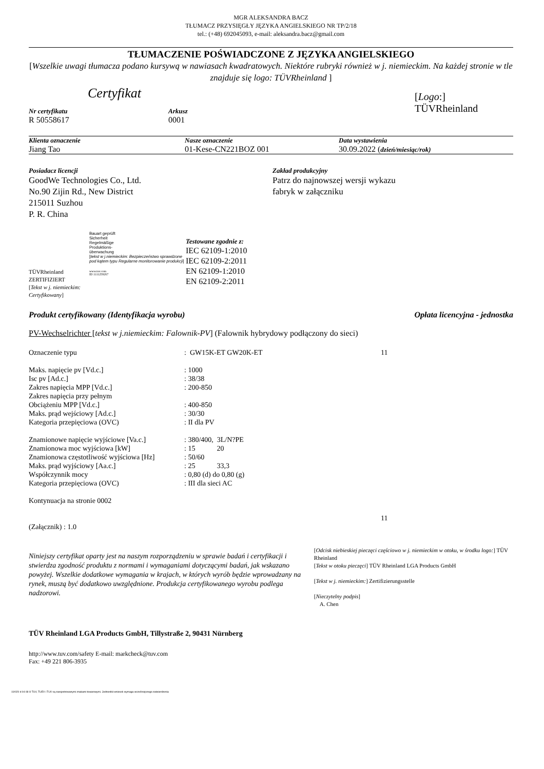MGR ALEKSANDRA BACZ
TŁUMACZ PRZYSIĘGŁY JĘZYKA ANGIELSKIEGO NR TP/2/18
tel.: (+48) 692045093, e-mail: aleksandra.bacz@gmail.com
TŁUMACZENIE POŚWIADCZONE Z JĘZYKA ANGIELSKIEGO
[Wszelkie uwagi tłumacza podano kursywą w nawiasach kwadratowych. Niektóre rubryki również w j. niemieckim. Na każdej stronie w tle znajduje się logo: TÜVRheinland ]
Certyfikat
Nr certyfikatu
R 50558617
Arkusz
0001
[Logo:]
TÜVRheinland
Klienta oznaczenie
Jiang Tao
Nasze oznaczenie
01-Kese-CN221BOZ 001
Data wystawienia
30.09.2022 (dzień/miesiąc/rok)
Posiadacz licencji
GoodWe Technologies Co., Ltd.
No.90 Zijin Rd., New District
215011 Suzhou
P. R. China
Zakład produkcyjny
Patrz do najnowszej wersji wykazu
fabryk w załączniku
TÜVRheinland
ZERTIFIZIERT
[Tekst w j. niemieckim: Certyfikowany]
Bauart geprüft
Sicherheit
Regelmäßige
Produktions-
überwachung
[tekst w j.niemieckim: Bezpieczeństwo sprawdzone pod kątem typu Regularne monitorowanie produkcji]
www.tuv.com
ID 1111259267
Testowane zgodnie z:
IEC 62109-1:2010
IEC 62109-2:2011
EN 62109-1:2010
EN 62109-2:2011
Produkt certyfikowany (Identyfikacja wyrobu) Opłata licencyjna - jednostka
PV-Wechselrichter [tekst w j.niemieckim: Falownik-PV] (Falownik hybrydowy podłączony do sieci)
| Oznaczenie typu | : GW15K-ET GW20K-ET | 11 |
| Maks. napięcie pv [Vd.c.] | : 1000 | |
| Isc pv [Ad.c.] | : 38/38 | |
| Zakres napięcia MPP [Vd.c.] | : 200-850 | |
| Zakres napięcia przy pełnym | | |
| Obciążeniu MPP [Vd.c.] | : 400-850 | |
| Maks. prąd wejściowy [Ad.c.] | : 30/30 | |
| Kategoria przepięciowa (OVC) | : II dla PV | |
| Znamionowe napięcie wyjściowe [Va.c.] | : 380/400, 3L/N?PE | |
| Znamionowa moc wyjściowa [kW] | : 15 20 | |
| Znamionowa częstotliwość wyjściowa [Hz] | : 50/60 | |
| Maks. prąd wyjściowy [Aa.c.] | : 25 33,3 | |
| Współczynnik mocy | : 0,80 (d) do 0,80 (g) | |
| Kategoria przepięciowa (OVC) | : III dla sieci AC | |
| Kontynuacja na stronie 0002 | | |
| | | 11 |
| (Załącznik) : 1.0 | | |
Niniejszy certyfikat oparty jest na naszym rozporządzeniu w sprawie badań i certyfikacji i stwierdza zgodność produktu z normami i wymaganiami dotyczącymi badań, jak wskazano powyżej. Wszelkie dodatkowe wymagania w krajach, w których wyrób będzie wprowadzany na rynek, muszą być dodatkowo uwzględnione. Produkcja certyfikowanego wyrobu podlega nadzorowi.
[Odcisk niebieskiej pieczęci częściowo w j. niemieckim w otoku, w środku logo:] TÜV Rheinland
[Tekst w otoku pieczęci] TÜV Rheinland LGA Products GmbH
[Tekst w j. niemieckim:] Zertifizierungsstelle
[Nieczytelny podpis]
A. Chen
TÜV Rheinland LGA Products GmbH, Tillystraße 2, 90431 Nürnberg
http://www.tuv.com/safety E-mail: markcheck@tuv.com
Fax: +49 221 806-3935
10/020 d 04 08 ® TUV, TUEV i TUV są zarejestrowanymi znakami towarowymi. Jednostkii wniosek wymaga wcześniejszego zatwierdzenia